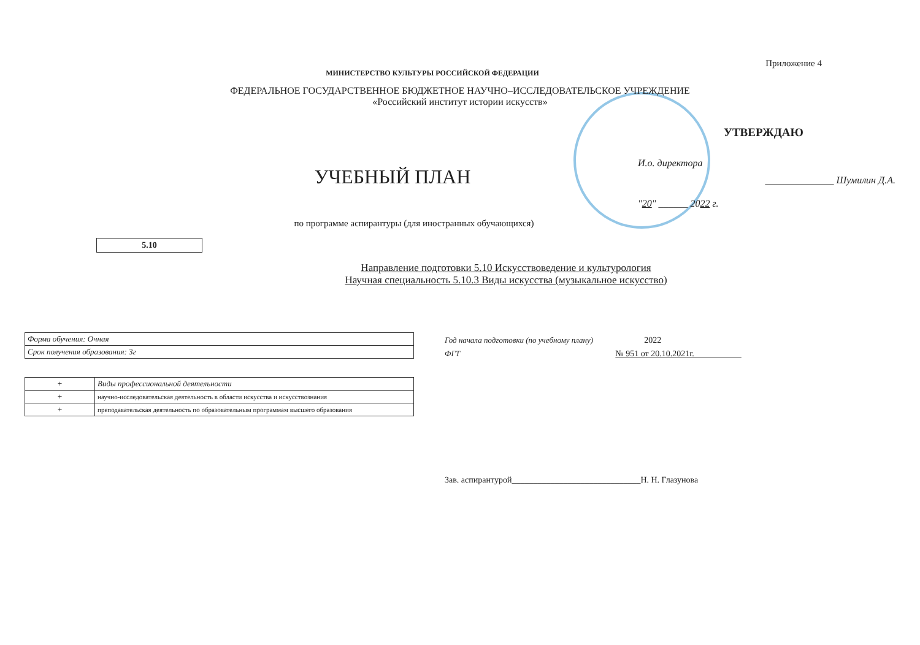Приложение 4
МИНИСТЕРСТВО КУЛЬТУРЫ РОССИЙСКОЙ ФЕДЕРАЦИИ
ФЕДЕРАЛЬНОЕ ГОСУДАРСТВЕННОЕ БЮДЖЕТНОЕ НАУЧНО–ИССЛЕДОВАТЕЛЬСКОЕ УЧРЕЖДЕНИЕ
«Российский институт истории искусств»
УЧЕБНЫЙ ПЛАН
УТВЕРЖДАЮ
И.о. директора
______________ Шумилин Д.А.
"20" ______ 2022 г.
по программе аспирантуры (для иностранных обучающихся)
5.10
Направление подготовки 5.10 Искусствоведение и культурология
Научная специальность 5.10.3 Виды искусства (музыкальное искусство)
| Форма обучения: Очная |
| Срок получения образования: 3г |
| + | Виды профессиональной деятельности |
| + | научно-исследовательская деятельность в области искусства и искусствознания |
| + | преподавательская деятельность по образовательным программам высшего образования |
Год начала подготовки (по учебному плану) 2022
ФГТ № 951 от 20.10.2021г.
Зав. аспирантурой______________________________Н. Н. Глазунова